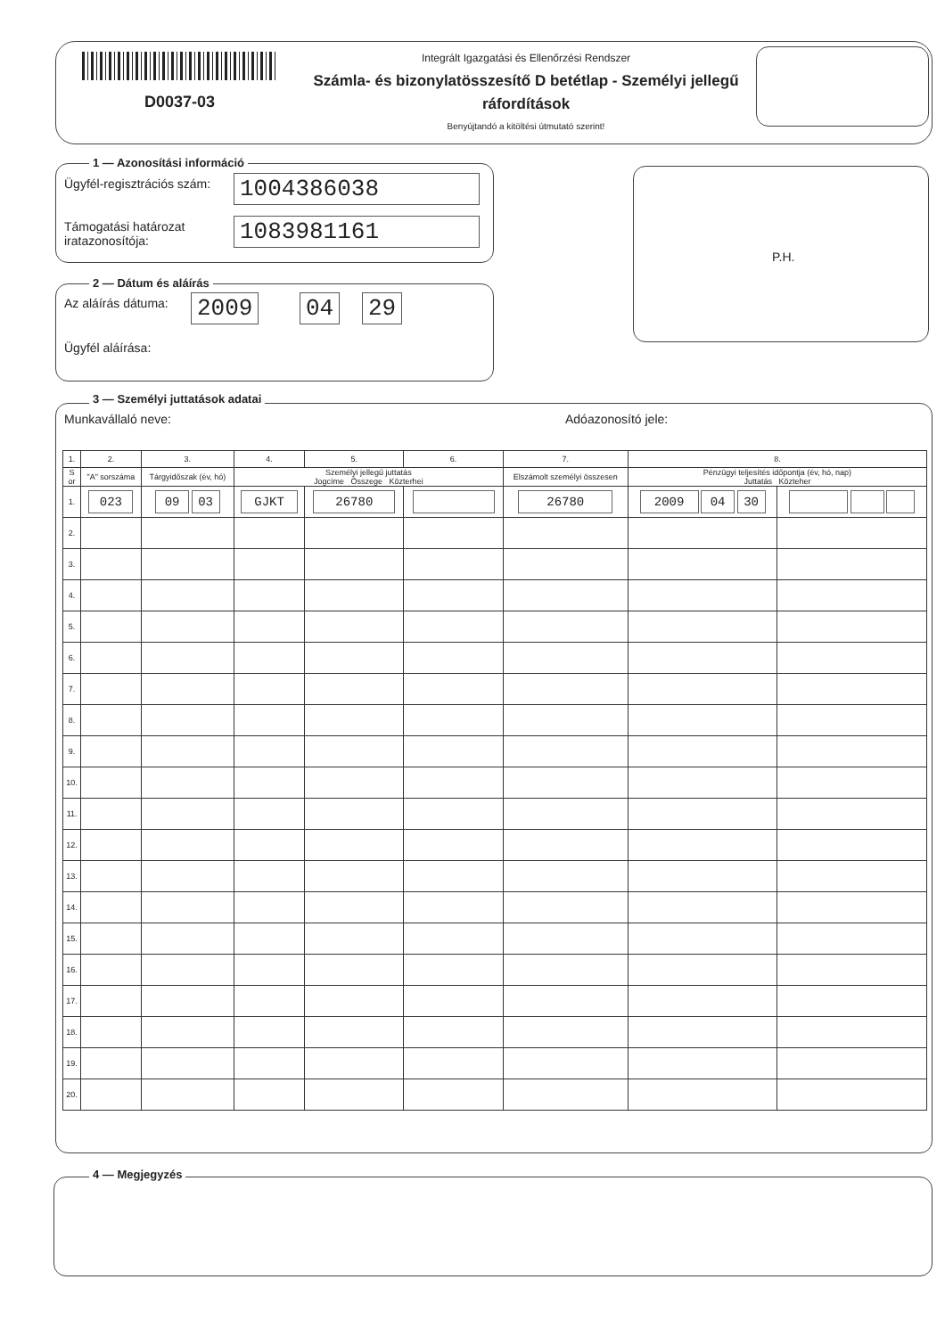D0037-03
Integrált Igazgatási és Ellenőrzési Rendszer
Számla- és bizonylatösszesítő D betétlap - Személyi jellegű ráfordítások
Benyújtandó a kitöltési útmutató szerint!
1 — Azonosítási információ
Ügyfél-regisztrációs szám: 1004386038
Támogatási határozat
iratazonosítója:
1083981161
P.H.
2 — Dátum és aláírás
Az aláírás dátuma: 2009 04 29
Ügyfél aláírása:
3 — Személyi juttatások adatai
Munkavállaló neve: Adóazonosító jele:
| 1. | 2. | 3. | 4. | 5. | 6. | 7. | 8. | |
| --- | --- | --- | --- | --- | --- | --- | --- | --- |
| S or | "A" sorszáma | Tárgyidőszak (év, hó) | Személyi jellegű juttatás Jogcíme Összege Közterhei | | | Elszámolt személyi összesen | Pénzügyi teljesítés időpontja (év, hó, nap) Juttatás Közteher | |
| 1. | 023 | 09 03 | GJKT | 26780 | | 26780 | 2009 04 30 | |
| 2. | | | | | | | | |
| 3. | | | | | | | | |
| 4. | | | | | | | | |
| 5. | | | | | | | | |
| 6. | | | | | | | | |
| 7. | | | | | | | | |
| 8. | | | | | | | | |
| 9. | | | | | | | | |
| 10. | | | | | | | | |
| 11. | | | | | | | | |
| 12. | | | | | | | | |
| 13. | | | | | | | | |
| 14. | | | | | | | | |
| 15. | | | | | | | | |
| 16. | | | | | | | | |
| 17. | | | | | | | | |
| 18. | | | | | | | | |
| 19. | | | | | | | | |
| 20. | | | | | | | | |
4 — Megjegyzés